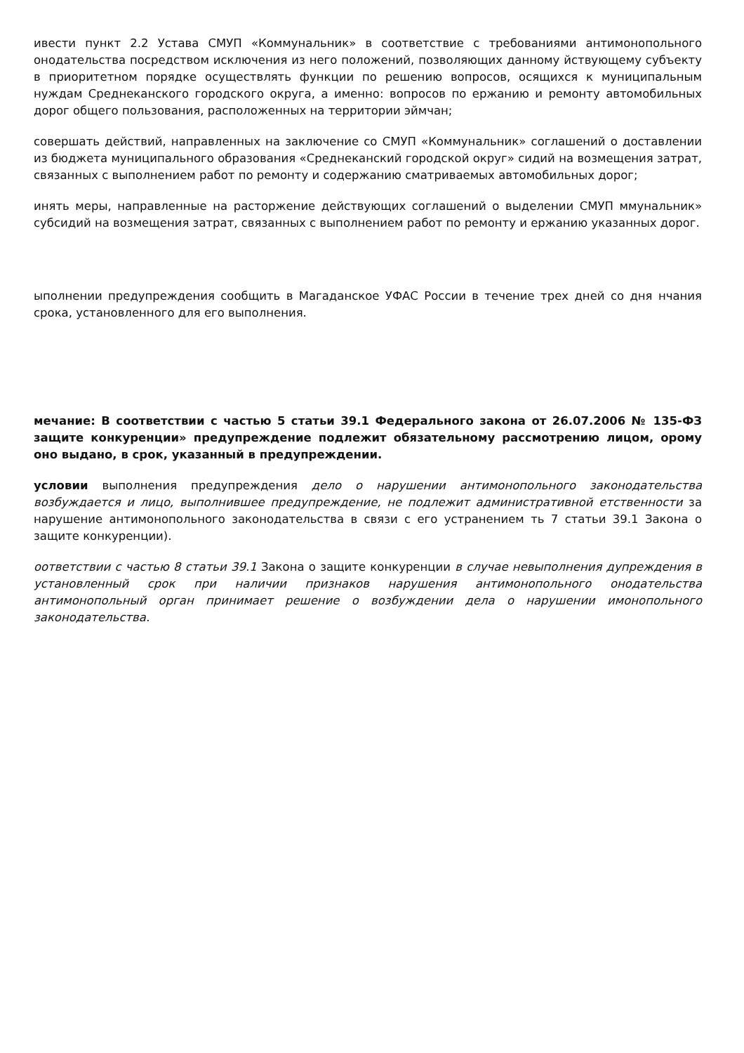ивести пункт 2.2 Устава СМУП «Коммунальник» в соответствие с требованиями антимонопольного онодательства посредством исключения из него положений, позволяющих данному йствующему субъекту в приоритетном порядке осуществлять функции по решению вопросов, осящихся к муниципальным нуждам Среднеканского городского округа, а именно: вопросов по ержанию и ремонту автомобильных дорог общего пользования, расположенных на территории эймчан;
совершать действий, направленных на заключение со СМУП «Коммунальник» соглашений о доставлении из бюджета муниципального образования «Среднеканский городской округ» сидий на возмещения затрат, связанных с выполнением работ по ремонту и содержанию сматриваемых автомобильных дорог;
инять меры, направленные на расторжение действующих соглашений о выделении СМУП ммунальник» субсидий на возмещения затрат, связанных с выполнением работ по ремонту и ержанию указанных дорог.
ыполнении предупреждения сообщить в Магаданское УФАС России в течение трех дней со дня нчания срока, установленного для его выполнения.
мечание: В соответствии с частью 5 статьи 39.1 Федерального закона от 26.07.2006 № 135-ФЗ защите конкуренции» предупреждение подлежит обязательному рассмотрению лицом, орому оно выдано, в срок, указанный в предупреждении.
условии выполнения предупреждения дело о нарушении антимонопольного законодательства возбуждается и лицо, выполнившее предупреждение, не подлежит административной етственности за нарушение антимонопольного законодательства в связи с его устранением ть 7 статьи 39.1 Закона о защите конкуренции).
оответствии с частью 8 статьи 39.1 Закона о защите конкуренции в случае невыполнения дупреждения в установленный срок при наличии признаков нарушения антимонопольного онодательства антимонопольный орган принимает решение о возбуждении дела о нарушении имонопольного законодательства.